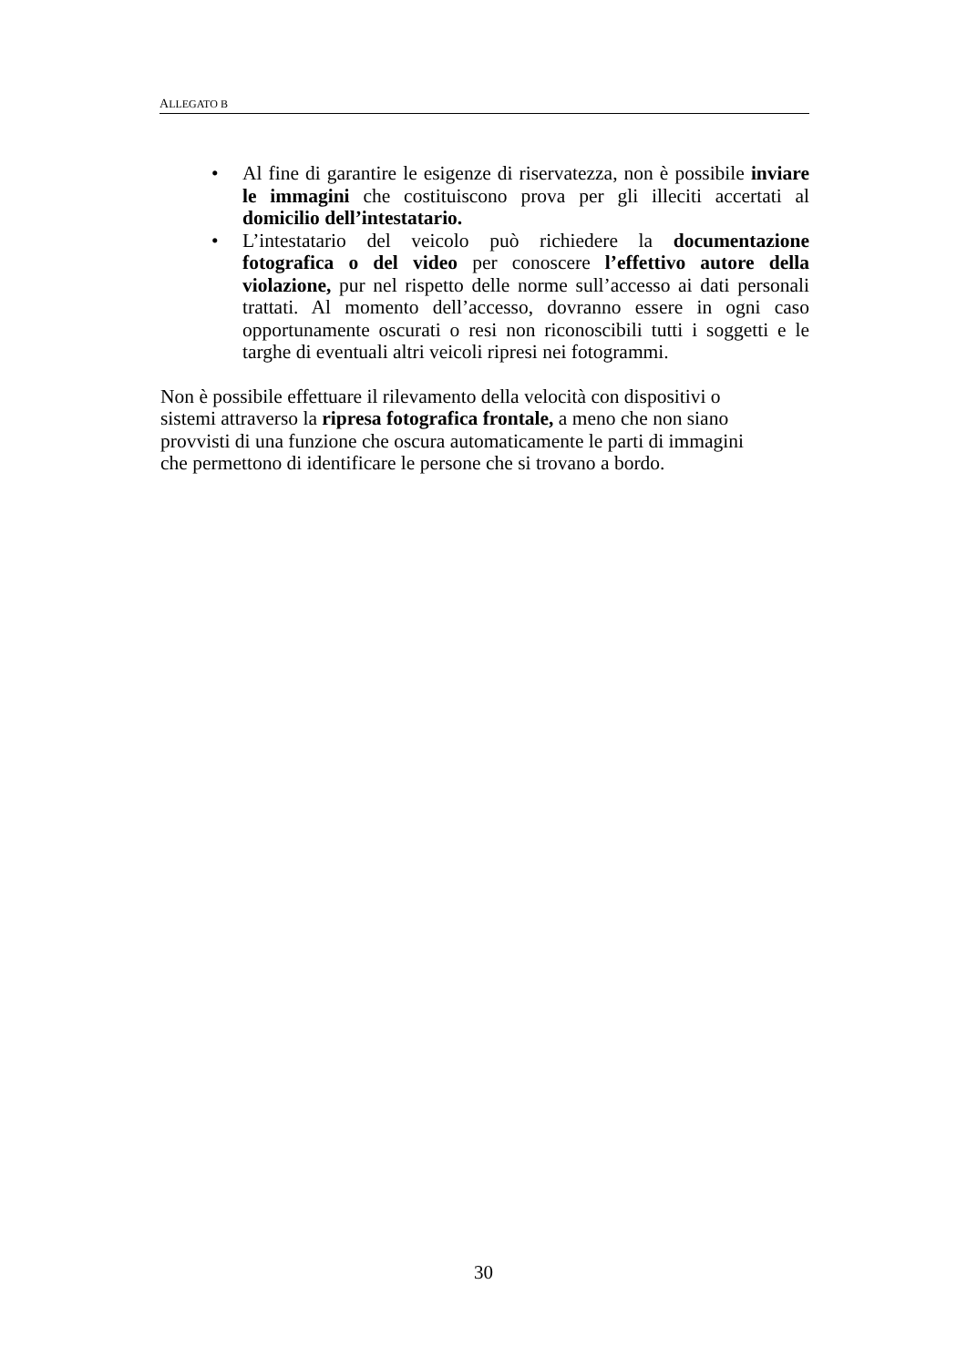ALLEGATO B
• Al fine di garantire le esigenze di riservatezza, non è possibile inviare le immagini che costituiscono prova per gli illeciti accertati al domicilio dell’intestatario.
• L’intestatario del veicolo può richiedere la documentazione fotografica o del video per conoscere l’effettivo autore della violazione, pur nel rispetto delle norme sull’accesso ai dati personali trattati. Al momento dell’accesso, dovranno essere in ogni caso opportunamente oscurati o resi non riconoscibili tutti i soggetti e le targhe di eventuali altri veicoli ripresi nei fotogrammi.
Non è possibile effettuare il rilevamento della velocità con dispositivi o
sistemi attraverso la ripresa fotografica frontale, a meno che non siano
provvisti di una funzione che oscura automaticamente le parti di immagini
che permettono di identificare le persone che si trovano a bordo.
30